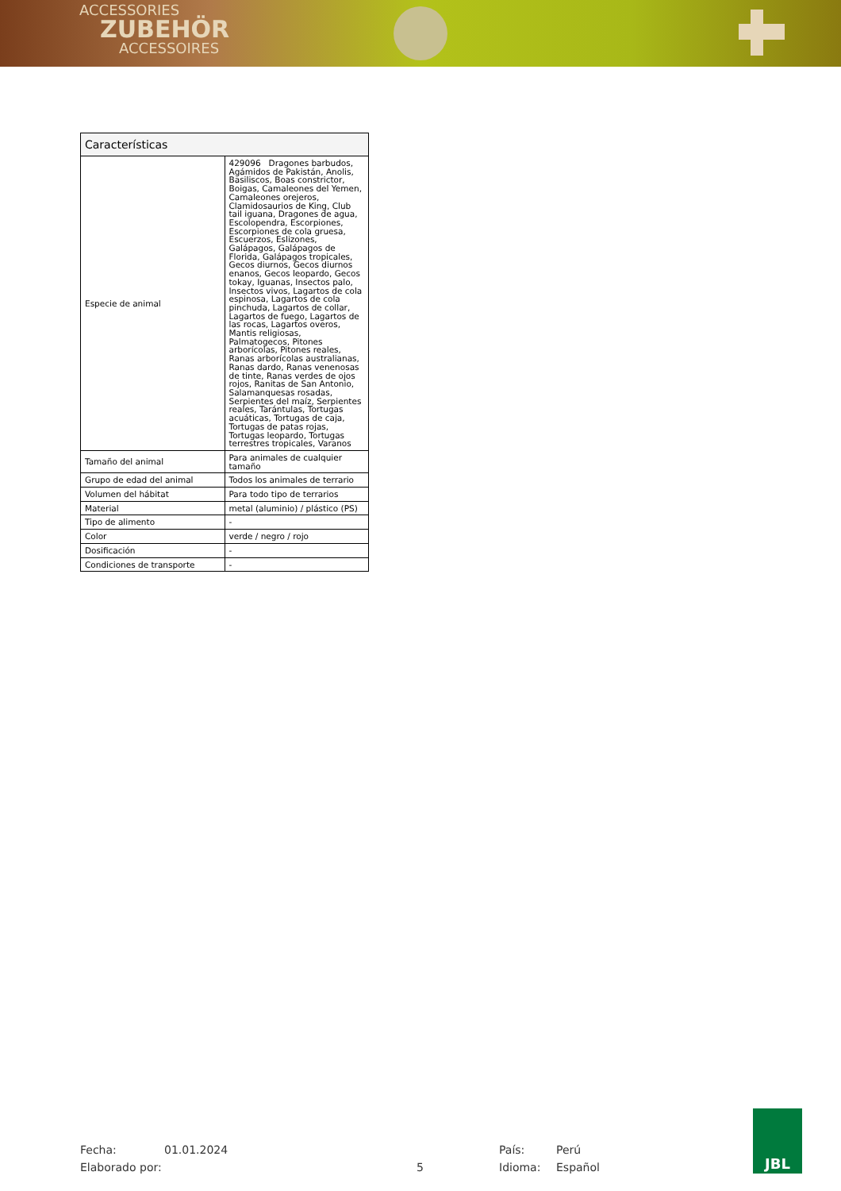ACCESSORIES
ZUBEHÖR
ACCESSOIRES
| Características | |
| --- | --- |
| Especie de animal | 429096 Dragones barbudos, Agámidos de Pakistán, Anolis, Basiliscos, Boas constrictor, Boigas, Camaleones del Yemen, Camaleones orejeros, Clamidosaurios de King, Club tail iguana, Dragones de agua, Escolopendra, Escorpiones, Escorpiones de cola gruesa, Escuerzos, Eslizones, Galápagos, Galápagos de Florida, Galápagos tropicales, Gecos diurnos, Gecos diurnos enanos, Gecos leopardo, Gecos tokay, Iguanas, Insectos palo, Insectos vivos, Lagartos de cola espinosa, Lagartos de cola pinchuda, Lagartos de collar, Lagartos de fuego, Lagartos de las rocas, Lagartos overos, Mantis religiosas, Palmatogecos, Pitones arborícolas, Pitones reales, Ranas arborícolas australianas, Ranas dardo, Ranas venenosas de tinte, Ranas verdes de ojos rojos, Ranitas de San Antonio, Salamanquesas rosadas, Serpientes del maíz, Serpientes reales, Tarántulas, Tortugas acuáticas, Tortugas de caja, Tortugas de patas rojas, Tortugas leopardo, Tortugas terrestres tropicales, Varanos |
| Tamaño del animal | Para animales de cualquier tamaño |
| Grupo de edad del animal | Todos los animales de terrario |
| Volumen del hábitat | Para todo tipo de terrarios |
| Material | metal (aluminio) / plástico (PS) |
| Tipo de alimento | - |
| Color | verde / negro / rojo |
| Dosificación | - |
| Condiciones de transporte | - |
Fecha:
Elaborado por:
01.01.2024
5 País:
Idioma:
Perú
Español
JBL